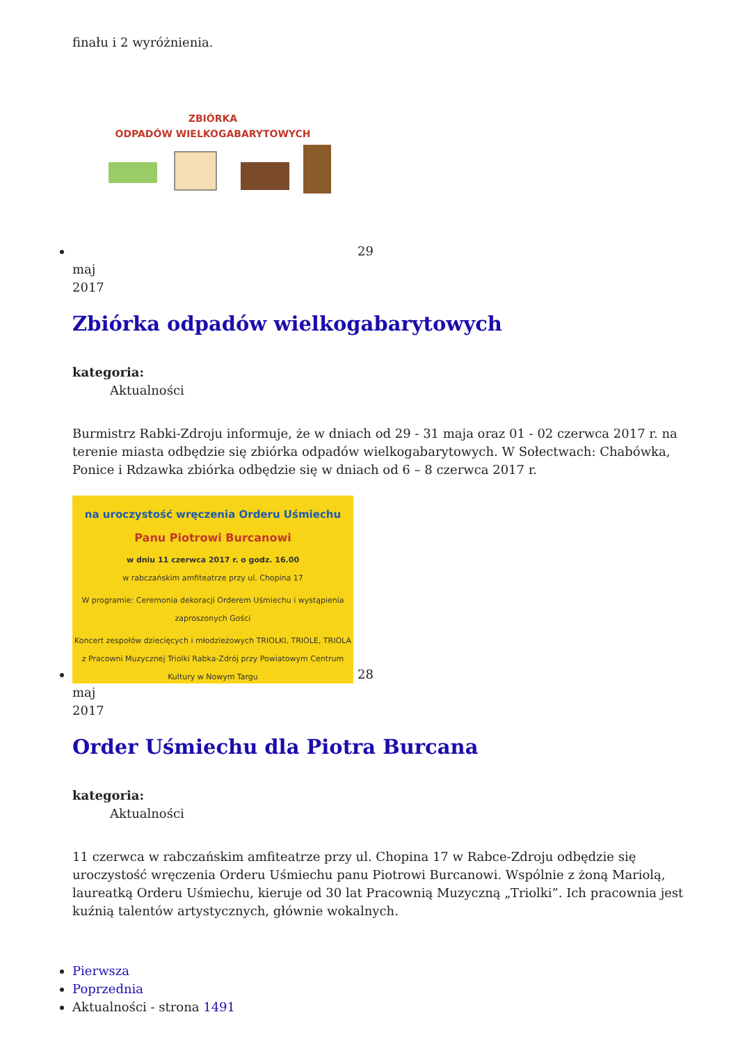finału i 2 wyróżnienia.
ZBIÓRKA
ODPADÓW WIELKOGABARYTOWYCH 29
maj
2017
Zbiórka odpadów wielkogabarytowych
kategoria:
Aktualności
Burmistrz Rabki-Zdroju informuje, że w dniach od 29 - 31 maja oraz 01 - 02 czerwca 2017 r. na terenie miasta odbędzie się zbiórka odpadów wielkogabarytowych. W Sołectwach: Chabówka, Ponice i Rdzawka zbiórka odbędzie się w dniach od 6 – 8 czerwca 2017 r.
na uroczystość wręczenia Orderu Uśmiechu Panu Piotrowi Burcanowi w dniu 11 czerwca 2017 r. o godz. 16.00 w rabczańskim amfiteatrze przy ul. Chopina 17 W programie: Ceremonia dekoracji Orderem Uśmiechu i wystąpienia zaproszonych Gości Koncert zespołów dziecięcych i młodzieżowych TRIOLKI, TRIOLE, TRIOLA z Pracowni Muzycznej Triolki Rabka-Zdrój przy Powiatowym Centrum Kultury w Nowym Targu 28
maj
2017
Order Uśmiechu dla Piotra Burcana
kategoria:
Aktualności
11 czerwca w rabczańskim amfiteatrze przy ul. Chopina 17 w Rabce-Zdroju odbędzie się uroczystość wręczenia Orderu Uśmiechu panu Piotrowi Burcanowi. Wspólnie z żoną Mariolą, laureatką Orderu Uśmiechu, kieruje od 30 lat Pracownią Muzyczną „Triolki”. Ich pracownia jest kuźnią talentów artystycznych, głównie wokalnych.
Pierwsza
Poprzednia
Aktualności - strona 1491